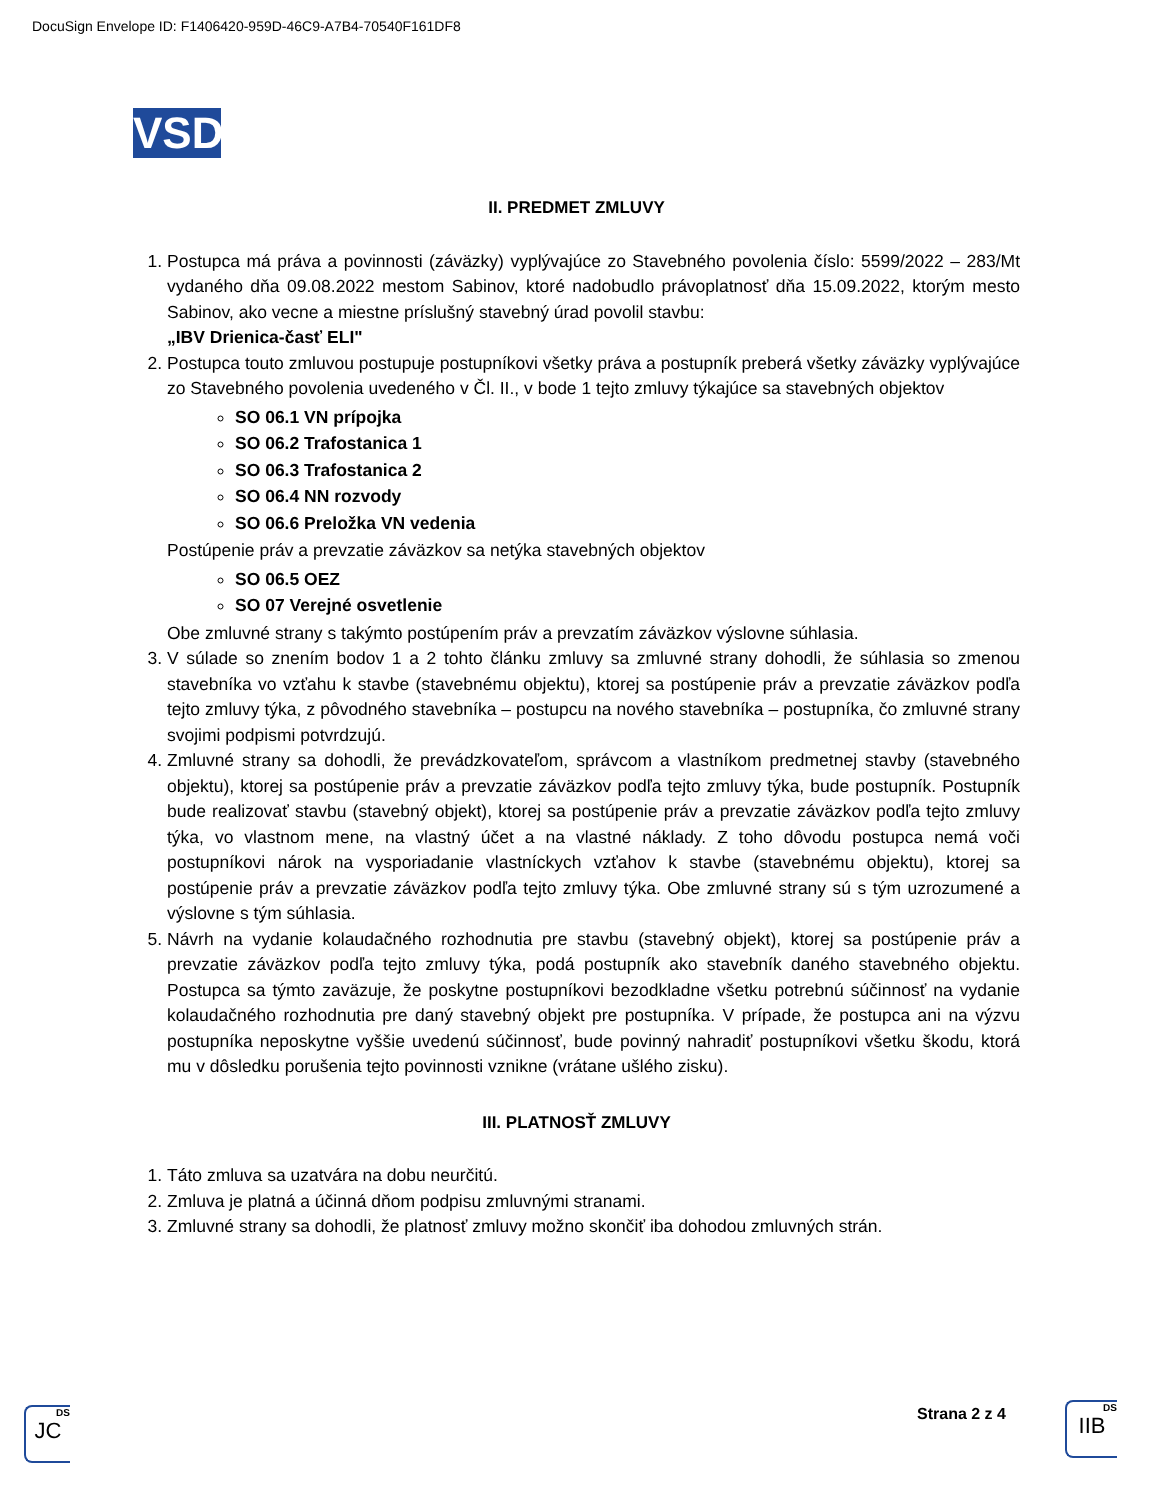DocuSign Envelope ID: F1406420-959D-46C9-A7B4-70540F161DF8
VSD
II. PREDMET ZMLUVY
1. Postupca má práva a povinnosti (záväzky) vyplývajúce zo Stavebného povolenia číslo: 5599/2022 – 283/Mt vydaného dňa 09.08.2022 mestom Sabinov, ktoré nadobudlo právoplatnosť dňa 15.09.2022, ktorým mesto Sabinov, ako vecne a miestne príslušný stavebný úrad povolil stavbu:
„IBV Drienica-časť ELI"
2. Postupca touto zmluvou postupuje postupníkovi všetky práva a postupník preberá všetky záväzky vyplývajúce zo Stavebného povolenia uvedeného v Čl. II., v bode 1 tejto zmluvy týkajúce sa stavebných objektov
SO 06.1 VN prípojka
SO 06.2 Trafostanica 1
SO 06.3 Trafostanica 2
SO 06.4 NN rozvody
SO 06.6 Preložka VN vedenia
Postúpenie práv a prevzatie záväzkov sa netýka stavebných objektov
SO 06.5 OEZ
SO 07 Verejné osvetlenie
Obe zmluvné strany s takýmto postúpením práv a prevzatím záväzkov výslovne súhlasia.
3. V súlade so znením bodov 1 a 2 tohto článku zmluvy sa zmluvné strany dohodli, že súhlasia so zmenou stavebníka vo vzťahu k stavbe (stavebnému objektu), ktorej sa postúpenie práv a prevzatie záväzkov podľa tejto zmluvy týka, z pôvodného stavebníka – postupcu na nového stavebníka – postupníka, čo zmluvné strany svojimi podpismi potvrdzujú.
4. Zmluvné strany sa dohodli, že prevádzkovateľom, správcom a vlastníkom predmetnej stavby (stavebného objektu), ktorej sa postúpenie práv a prevzatie záväzkov podľa tejto zmluvy týka, bude postupník. Postupník bude realizovať stavbu (stavebný objekt), ktorej sa postúpenie práv a prevzatie záväzkov podľa tejto zmluvy týka, vo vlastnom mene, na vlastný účet a na vlastné náklady. Z toho dôvodu postupca nemá voči postupníkovi nárok na vysporiadanie vlastníckych vzťahov k stavbe (stavebnému objektu), ktorej sa postúpenie práv a prevzatie záväzkov podľa tejto zmluvy týka. Obe zmluvné strany sú s tým uzrozumené a výslovne s tým súhlasia.
5. Návrh na vydanie kolaudačného rozhodnutia pre stavbu (stavebný objekt), ktorej sa postúpenie práv a prevzatie záväzkov podľa tejto zmluvy týka, podá postupník ako stavebník daného stavebného objektu. Postupca sa týmto zaväzuje, že poskytne postupníkovi bezodkladne všetku potrebnú súčinnosť na vydanie kolaudačného rozhodnutia pre daný stavebný objekt pre postupníka. V prípade, že postupca ani na výzvu postupníka neposkytne vyššie uvedenú súčinnosť, bude povinný nahradiť postupníkovi všetku škodu, ktorá mu v dôsledku porušenia tejto povinnosti vznikne (vrátane ušlého zisku).
III. PLATNOSŤ ZMLUVY
1. Táto zmluva sa uzatvára na dobu neurčitú.
2. Zmluva je platná a účinná dňom podpisu zmluvnými stranami.
3. Zmluvné strany sa dohodli, že platnosť zmluvy možno skončiť iba dohodou zmluvných strán.
DS
JC
Strana 2 z 4
DS
IIB